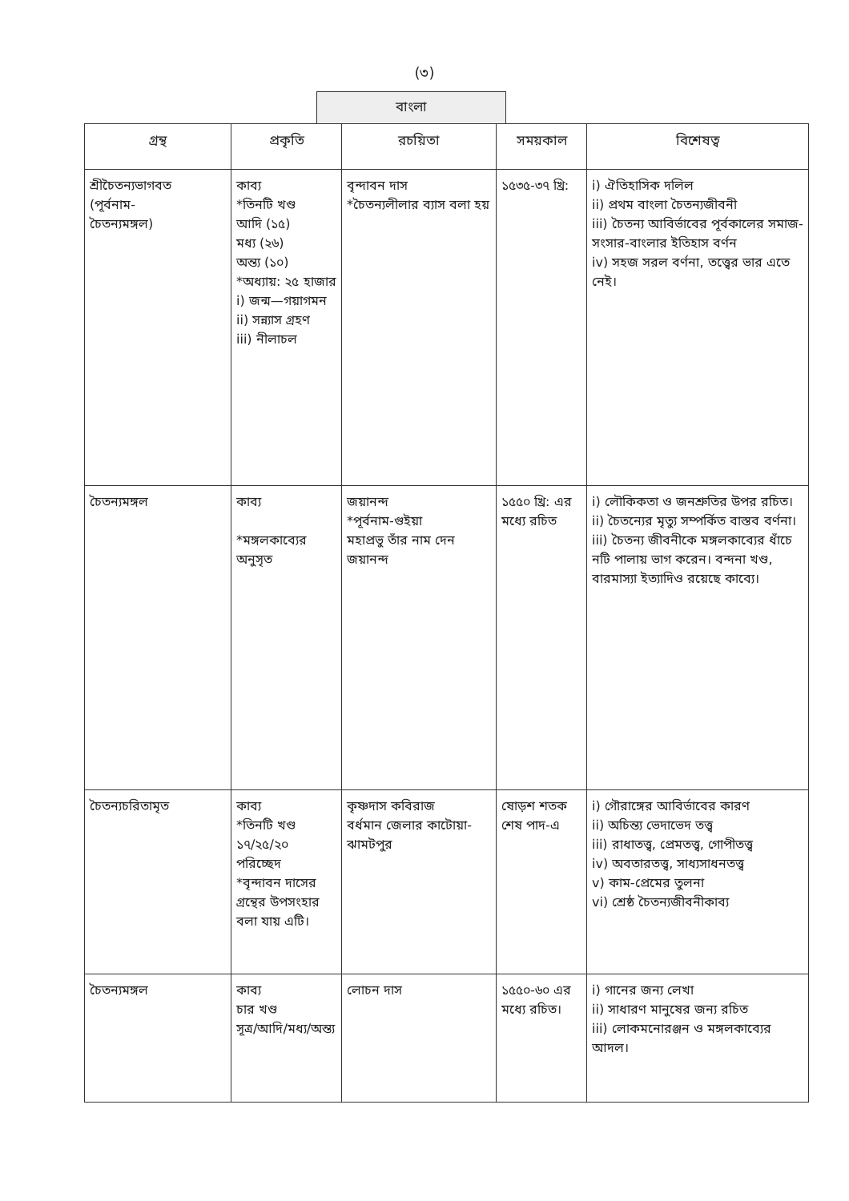(৩)
বাংলা
| গ্রন্থ | প্রকৃতি | রচয়িতা | সময়কাল | বিশেষত্ব |
| --- | --- | --- | --- | --- |
| শ্রীচৈতন্যভাগবত (পূর্বনাম- চৈতন্যমঙ্গল) | কাব্য *তিনটি খণ্ড আদি (১৫) মধ্য (২৬) অন্ত্য (১০) *অধ্যায়: ২৫ হাজার i) জন্ম—গয়াগমন ii) সন্ন্যাস গ্রহণ iii) নীলাচল | বৃন্দাবন দাস *চৈতন্যলীলার ব্যাস বলা হয় | ১৫৩৫-৩৭ খ্রি: | i) ঐতিহাসিক দলিল ii) প্রথম বাংলা চৈতন্যজীবনী iii) চৈতন্য আবির্ভাবের পূর্বকালের সমাজ-সংসার-বাংলার ইতিহাস বর্ণন iv) সহজ সরল বর্ণনা, তত্ত্বের ভার এতে নেই। |
| চৈতন্যমঙ্গল | কাব্য *মঙ্গলকাব্যের অনুসৃত | জয়ানন্দ *পূর্বনাম-গুইয়া মহাপ্রভু তাঁর নাম দেন জয়ানন্দ | ১৫৫০ খ্রি: এর মধ্যে রচিত | i) লৌকিকতা ও জনশ্রুতির উপর রচিত। ii) চৈতন্যের মৃত্যু সম্পর্কিত বাস্তব বর্ণনা। iii) চৈতন্য জীবনীকে মঙ্গলকাব্যের ধাঁচে নটি পালায় ভাগ করেন। বন্দনা খণ্ড, বারমাস্যা ইত্যাদিও রয়েছে কাব্যে। |
| চৈতন্যচরিতামৃত | কাব্য *তিনটি খণ্ড ১৭/২৫/২০ পরিচ্ছেদ *বৃন্দাবন দাসের গ্রন্থের উপসংহার বলা যায় এটি। | কৃষ্ণদাস কবিরাজ বর্ধমান জেলার কাটোয়া-ঝামটপুর | ষোড়শ শতক শেষ পাদ-এ | i) গৌরাঙ্গের আবির্ভাবের কারণ ii) অচিন্ত্য ভেদাভেদ তত্ত্ব iii) রাধাতত্ত্ব, প্রেমতত্ত্ব, গোপীতত্ত্ব iv) অবতারতত্ত্ব, সাধ্যসাধনতত্ত্ব v) কাম-প্রেমের তুলনা vi) শ্রেষ্ঠ চৈতন্যজীবনীকাব্য |
| চৈতন্যমঙ্গল | কাব্য চার খণ্ড সূত্র/আদি/মধ্য/অন্ত্য | লোচন দাস | ১৫৫০-৬০ এর মধ্যে রচিত। | i) গানের জন্য লেখা ii) সাধারণ মানুষের জন্য রচিত iii) লোকমনোরঞ্জন ও মঙ্গলকাব্যের আদল। |